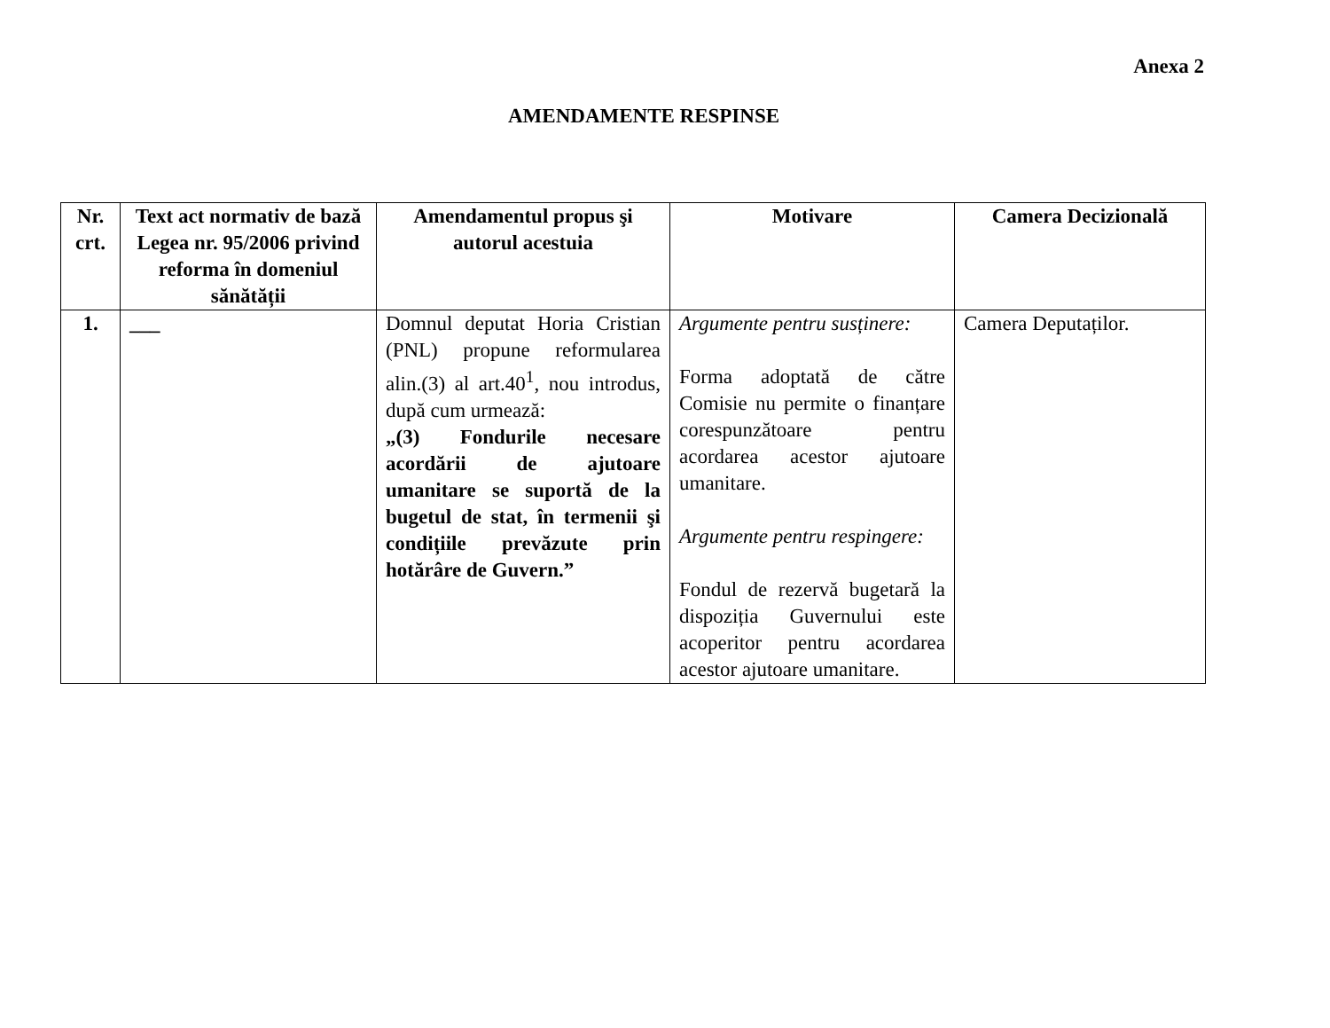Anexa 2
AMENDAMENTE RESPINSE
| Nr. crt. | Text act normativ de bază Legea nr. 95/2006 privind reforma în domeniul sănătății | Amendamentul propus şi autorul acestuia | Motivare | Camera Decizională |
| --- | --- | --- | --- | --- |
| 1. | ___ | Domnul deputat Horia Cristian (PNL) propune reformularea alin.(3) al art.40<sup>1</sup>, nou introdus, după cum urmează: „(3) Fondurile necesare acordării de ajutoare umanitare se suportă de la bugetul de stat, în termenii şi condițiile prevăzute prin hotărâre de Guvern.” | Argumente pentru susținere: Forma adoptată de către Comisie nu permite o finanțare corespunzătoare pentru acordarea acestor ajutoare umanitare. Argumente pentru respingere: Fondul de rezervă bugetară la dispoziția Guvernului este acoperitor pentru acordarea acestor ajutoare umanitare. | Camera Deputaților. |